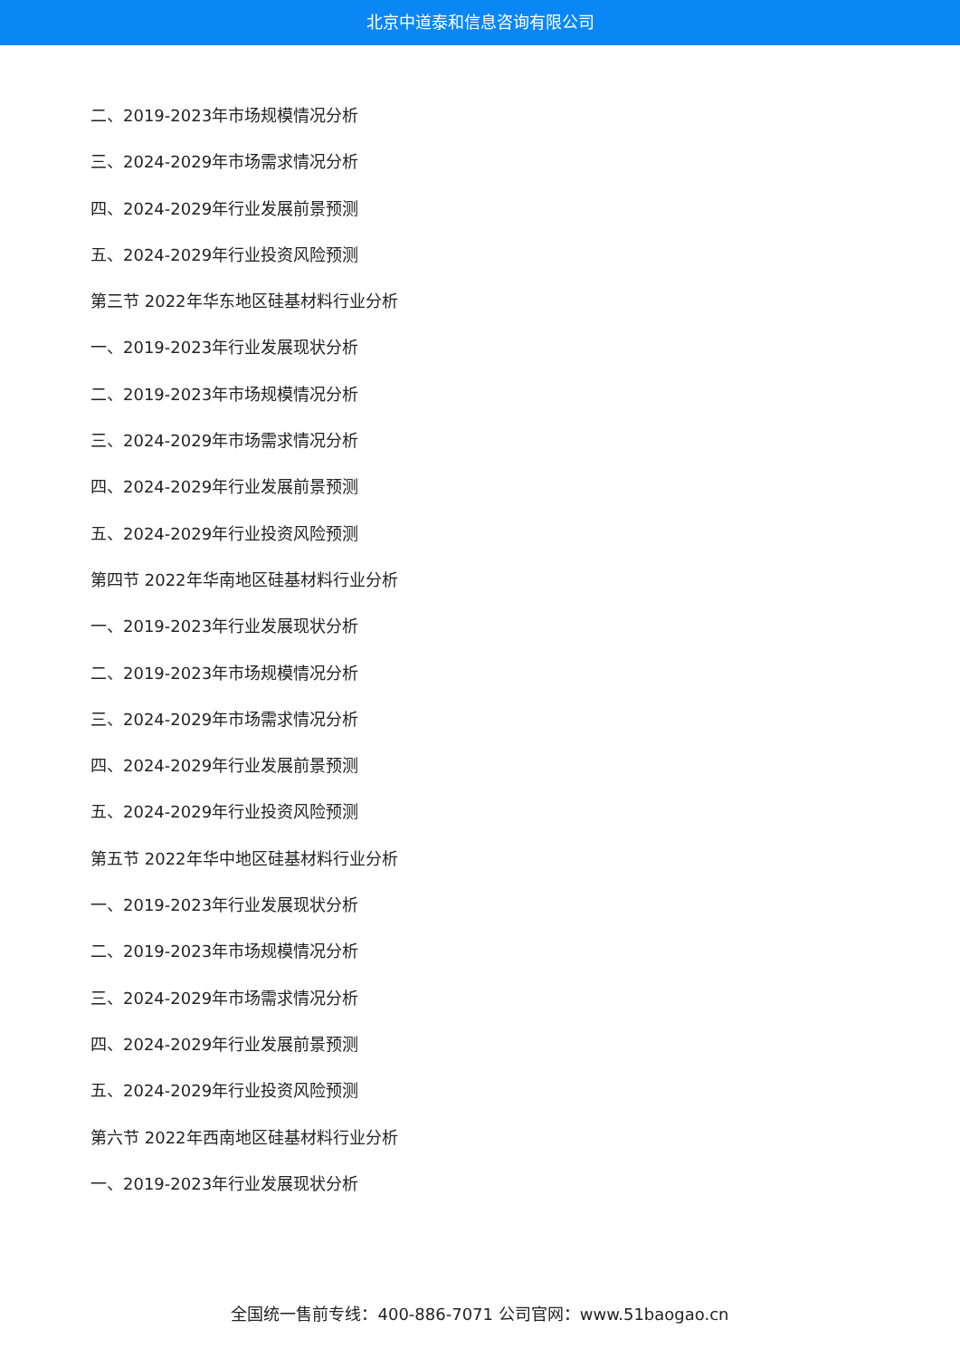北京中道泰和信息咨询有限公司
二、2019-2023年市场规模情况分析
三、2024-2029年市场需求情况分析
四、2024-2029年行业发展前景预测
五、2024-2029年行业投资风险预测
第三节 2022年华东地区硅基材料行业分析
一、2019-2023年行业发展现状分析
二、2019-2023年市场规模情况分析
三、2024-2029年市场需求情况分析
四、2024-2029年行业发展前景预测
五、2024-2029年行业投资风险预测
第四节 2022年华南地区硅基材料行业分析
一、2019-2023年行业发展现状分析
二、2019-2023年市场规模情况分析
三、2024-2029年市场需求情况分析
四、2024-2029年行业发展前景预测
五、2024-2029年行业投资风险预测
第五节 2022年华中地区硅基材料行业分析
一、2019-2023年行业发展现状分析
二、2019-2023年市场规模情况分析
三、2024-2029年市场需求情况分析
四、2024-2029年行业发展前景预测
五、2024-2029年行业投资风险预测
第六节 2022年西南地区硅基材料行业分析
一、2019-2023年行业发展现状分析
全国统一售前专线：400-886-7071 公司官网：www.51baogao.cn